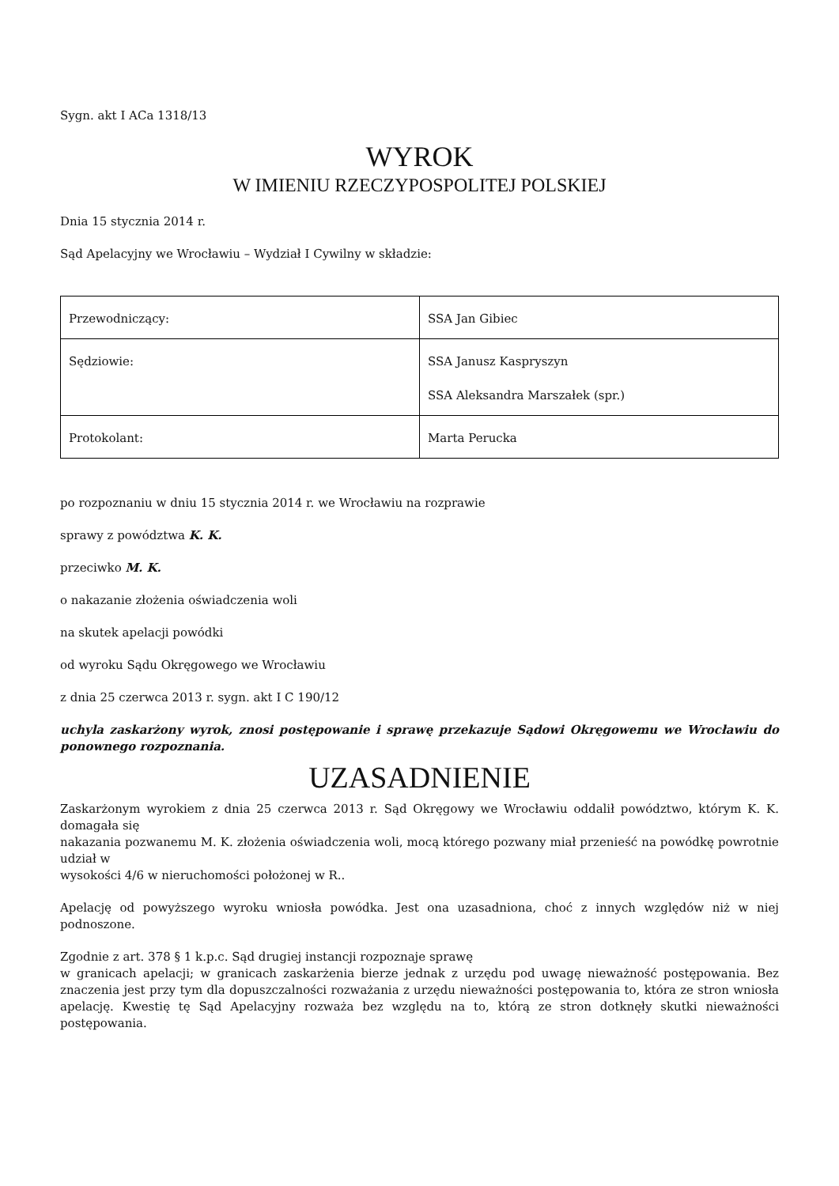Sygn. akt I ACa 1318/13
WYROK
W IMIENIU RZECZYPOSPOLITEJ POLSKIEJ
Dnia 15 stycznia 2014 r.
Sąd Apelacyjny we Wrocławiu – Wydział I Cywilny w składzie:
| Przewodniczący: | SSA Jan Gibiec |
| Sędziowie: | SSA Janusz Kaspryszyn SSA Aleksandra Marszałek (spr.) |
| Protokolant: | Marta Perucka |
po rozpoznaniu w dniu 15 stycznia 2014 r. we Wrocławiu na rozprawie
sprawy z powództwa K. K.
przeciwko M. K.
o nakazanie złożenia oświadczenia woli
na skutek apelacji powódki
od wyroku Sądu Okręgowego we Wrocławiu
z dnia 25 czerwca 2013 r. sygn. akt I C 190/12
uchyla zaskarżony wyrok, znosi postępowanie i sprawę przekazuje Sądowi Okręgowemu we Wrocławiu do ponownego rozpoznania.
UZASADNIENIE
Zaskarżonym wyrokiem z dnia 25 czerwca 2013 r. Sąd Okręgowy we Wrocławiu oddalił powództwo, którym K. K. domagała się
nakazania pozwanemu M. K. złożenia oświadczenia woli, mocą którego pozwany miał przenieść na powódkę powrotnie udział w
wysokości 4/6 w nieruchomości położonej w R..
Apelację od powyższego wyroku wniosła powódka. Jest ona uzasadniona, choć z innych względów niż w niej podnoszone.
Zgodnie z art. 378 § 1 k.p.c. Sąd drugiej instancji rozpoznaje sprawę
w granicach apelacji; w granicach zaskarżenia bierze jednak z urzędu pod uwagę nieważność postępowania. Bez znaczenia jest przy tym dla dopuszczalności rozważania z urzędu nieważności postępowania to, która ze stron wniosła apelację. Kwestię tę Sąd Apelacyjny rozważa bez względu na to, którą ze stron dotknęły skutki nieważności postępowania.